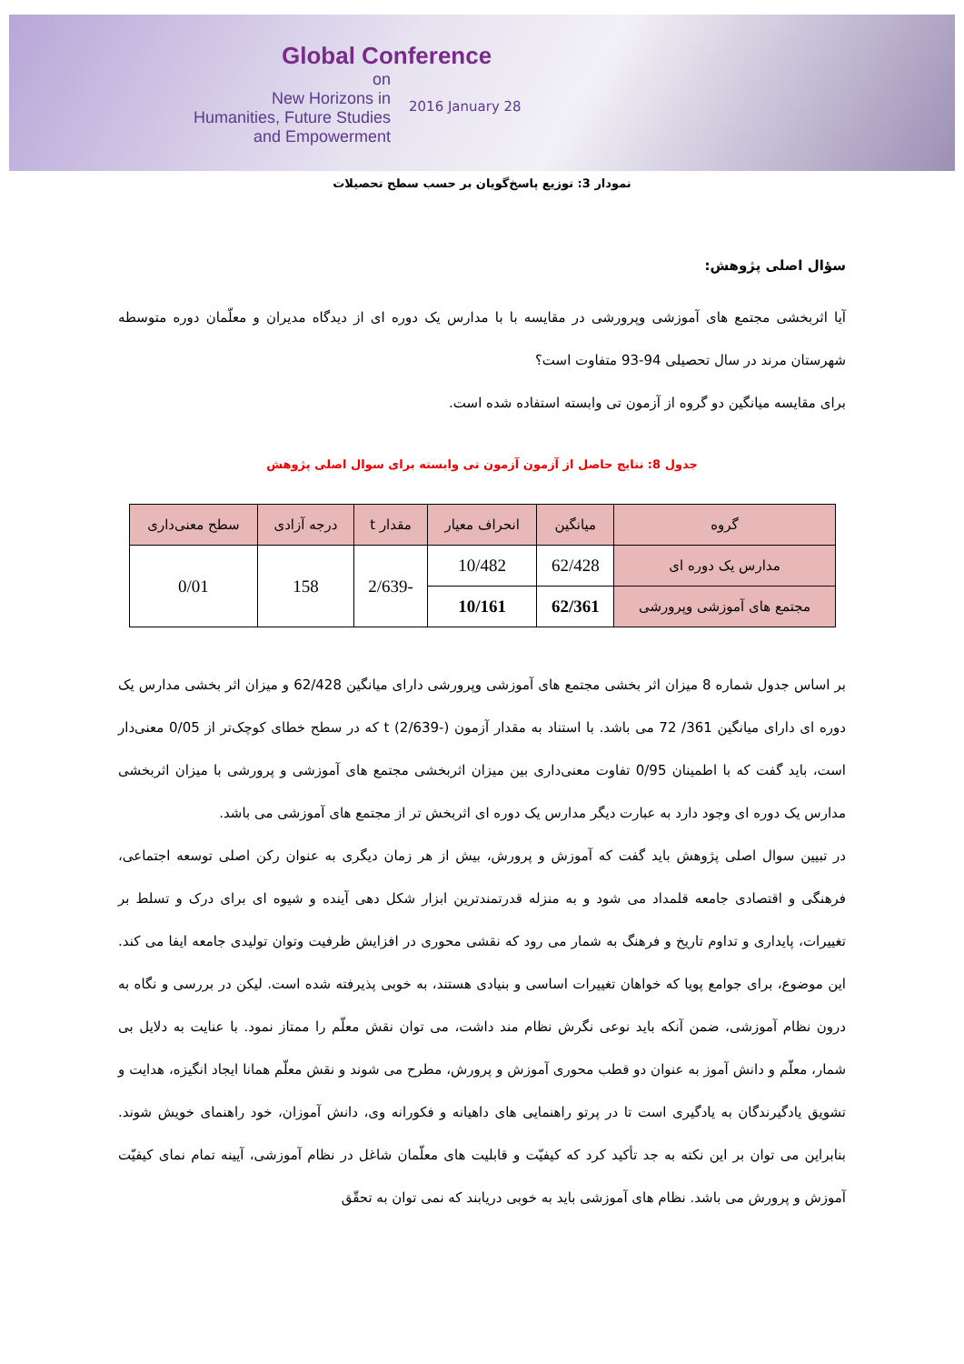Global Conference
on
New Horizons in
Humanities, Future Studies
and Empowerment
2016 January 28
نمودار 3: توزیع پاسخ‌گویان بر حسب سطح تحصیلات
سؤال اصلی پژوهش:
آیا اثربخشی مجتمع های آموزشی وپرورشی در مقایسه با با مدارس یک دوره ای از دیدگاه مدیران و معلّمان دوره متوسطه شهرستان مرند در سال تحصیلی 94-93 متفاوت است؟
برای مقایسه میانگین دو گروه از آزمون تی وابسته استفاده شده است.
جدول 8: نتایج حاصل از آزمون آزمون تی وابسته برای سوال اصلی پژوهش
| گروه | میانگین | انحراف معیار | مقدار t | درجه آزادی | سطح معنی‌داری |
| --- | --- | --- | --- | --- | --- |
| مدارس یک دوره ای | 62/428 | 10/482 | -2/639 | 158 | 0/01 |
| مجتمع های آموزشی وپرورشی | 62/361 | 10/161 | | | |
بر اساس جدول شماره 8 میزان اثر بخشی مجتمع های آموزشی وپرورشی دارای میانگین 62/428 و میزان اثر بخشی مدارس یک دوره ای دارای میانگین 361/ 72 می باشد. با استناد به مقدار آزمون t (2/639-) که در سطح خطای کوچک‌تر از 0/05 معنی‌دار است، باید گفت که با اطمینان 0/95 تفاوت معنی‌داری بین میزان اثربخشی مجتمع های آموزشی و پرورشی با میزان اثربخشی مدارس یک دوره ای وجود دارد به عبارت دیگر مدارس یک دوره ای اثربخش تر از مجتمع های آموزشی می باشد.
در تبیین سوال اصلی پژوهش باید گفت که آموزش و پرورش، بیش از هر زمان دیگری به عنوان رکن اصلی توسعه اجتماعی، فرهنگی و اقتصادی جامعه قلمداد می شود و به منزله قدرتمندترین ابزار شکل دهی آینده و شیوه ای برای درک و تسلط بر تغییرات، پایداری و تداوم تاریخ و فرهنگ به شمار می رود که نقشی محوری در افزایش ظرفیت وتوان تولیدی جامعه ایفا می کند. این موضوع، برای جوامع پویا که خواهان تغییرات اساسی و بنیادی هستند، به خوبی پذیرفته شده است. لیکن در بررسی و نگاه به درون نظام آموزشی، ضمن آنکه باید نوعی نگرش نظام مند داشت، می توان نقش معلّم را ممتاز نمود. با عنایت به دلایل بی شمار، معلّم و دانش آموز به عنوان دو قطب محوری آموزش و پرورش، مطرح می شوند و نقش معلّم همانا ایجاد انگیزه، هدایت و تشویق یادگیرندگان به یادگیری است تا در پرتو راهنمایی های داهیانه و فکورانه وی، دانش آموزان، خود راهنمای خویش شوند. بنابراین می توان بر این نکته به جد تأکید کرد که کیفیّت و قابلیت های معلّمان شاغل در نظام آموزشی، آیینه تمام نمای کیفیّت آموزش و پرورش می باشد. نظام های آموزشی باید به خوبی دریابند که نمی توان به تحقّق